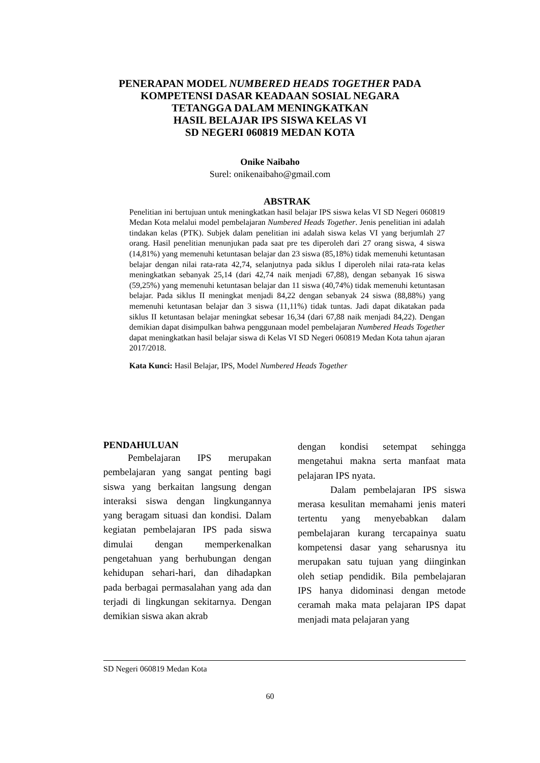PENERAPAN MODEL NUMBERED HEADS TOGETHER PADA
KOMPETENSI DASAR KEADAAN SOSIAL NEGARA
TETANGGA DALAM MENINGKATKAN
HASIL BELAJAR IPS SISWA KELAS VI
SD NEGERI 060819 MEDAN KOTA
Onike Naibaho
Surel: onikenaibaho@gmail.com
ABSTRAK
Penelitian ini bertujuan untuk meningkatkan hasil belajar IPS siswa kelas VI SD Negeri 060819 Medan Kota melalui model pembelajaran Numbered Heads Together. Jenis penelitian ini adalah tindakan kelas (PTK). Subjek dalam penelitian ini adalah siswa kelas VI yang berjumlah 27 orang. Hasil penelitian menunjukan pada saat pre tes diperoleh dari 27 orang siswa, 4 siswa (14,81%) yang memenuhi ketuntasan belajar dan 23 siswa (85,18%) tidak memenuhi ketuntasan belajar dengan nilai rata-rata 42,74, selanjutnya pada siklus I diperoleh nilai rata-rata kelas meningkatkan sebanyak 25,14 (dari 42,74 naik menjadi 67,88), dengan sebanyak 16 siswa (59,25%) yang memenuhi ketuntasan belajar dan 11 siswa (40,74%) tidak memenuhi ketuntasan belajar. Pada siklus II meningkat menjadi 84,22 dengan sebanyak 24 siswa (88,88%) yang memenuhi ketuntasan belajar dan 3 siswa (11,11%) tidak tuntas. Jadi dapat dikatakan pada siklus II ketuntasan belajar meningkat sebesar 16,34 (dari 67,88 naik menjadi 84,22). Dengan demikian dapat disimpulkan bahwa penggunaan model pembelajaran Numbered Heads Together dapat meningkatkan hasil belajar siswa di Kelas VI SD Negeri 060819 Medan Kota tahun ajaran 2017/2018.
Kata Kunci: Hasil Belajar, IPS, Model Numbered Heads Together
PENDAHULUAN
Pembelajaran IPS merupakan pembelajaran yang sangat penting bagi siswa yang berkaitan langsung dengan interaksi siswa dengan lingkungannya yang beragam situasi dan kondisi. Dalam kegiatan pembelajaran IPS pada siswa dimulai dengan memperkenalkan pengetahuan yang berhubungan dengan kehidupan sehari-hari, dan dihadapkan pada berbagai permasalahan yang ada dan terjadi di lingkungan sekitarnya. Dengan demikian siswa akan akrab
dengan kondisi setempat sehingga mengetahui makna serta manfaat mata pelajaran IPS nyata.
Dalam pembelajaran IPS siswa merasa kesulitan memahami jenis materi tertentu yang menyebabkan dalam pembelajaran kurang tercapainya suatu kompetensi dasar yang seharusnya itu merupakan satu tujuan yang diinginkan oleh setiap pendidik. Bila pembelajaran IPS hanya didominasi dengan metode ceramah maka mata pelajaran IPS dapat menjadi mata pelajaran yang
SD Negeri 060819 Medan Kota
60